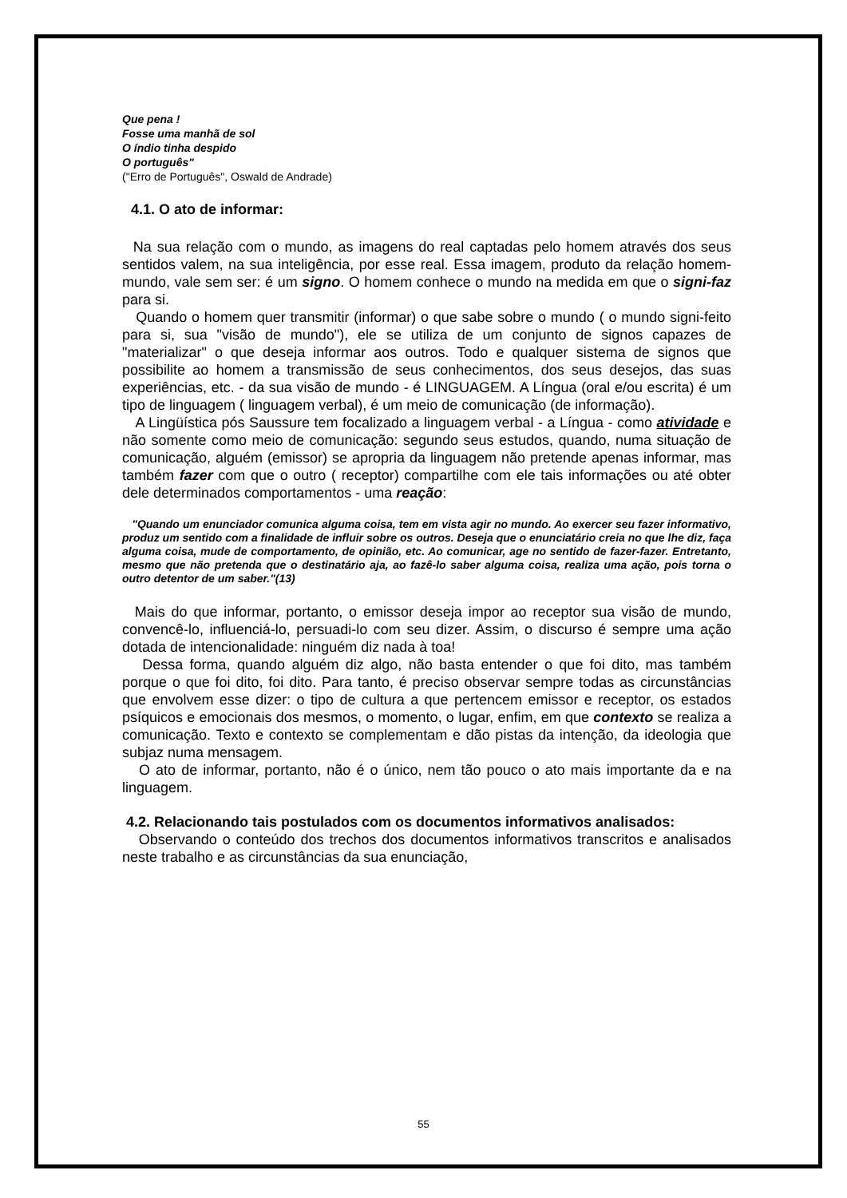Que pena !
Fosse uma manhã de sol
O índio tinha despido
O português"
("Erro de Português", Oswald de Andrade)
4.1. O ato de informar:
Na sua relação com o mundo, as imagens do real captadas pelo homem através dos seus sentidos valem, na sua inteligência, por esse real. Essa imagem, produto da relação homem-mundo, vale sem ser: é um signo. O homem conhece o mundo na medida em que o signi-faz para si.
Quando o homem quer transmitir (informar) o que sabe sobre o mundo ( o mundo signi-feito para si, sua "visão de mundo"), ele se utiliza de um conjunto de signos capazes de "materializar" o que deseja informar aos outros. Todo e qualquer sistema de signos que possibilite ao homem a transmissão de seus conhecimentos, dos seus desejos, das suas experiências, etc. - da sua visão de mundo - é LINGUAGEM. A Língua (oral e/ou escrita) é um tipo de linguagem ( linguagem verbal), é um meio de comunicação (de informação).
A Lingüística pós Saussure tem focalizado a linguagem verbal - a Língua - como atividade e não somente como meio de comunicação: segundo seus estudos, quando, numa situação de comunicação, alguém (emissor) se apropria da linguagem não pretende apenas informar, mas também fazer com que o outro ( receptor) compartilhe com ele tais informações ou até obter dele determinados comportamentos - uma reação:
"Quando um enunciador comunica alguma coisa, tem em vista agir no mundo. Ao exercer seu fazer informativo, produz um sentido com a finalidade de influir sobre os outros. Deseja que o enunciatário creia no que lhe diz, faça alguma coisa, mude de comportamento, de opinião, etc. Ao comunicar, age no sentido de fazer-fazer. Entretanto, mesmo que não pretenda que o destinatário aja, ao fazê-lo saber alguma coisa, realiza uma ação, pois torna o outro detentor de um saber."(13)
Mais do que informar, portanto, o emissor deseja impor ao receptor sua visão de mundo, convencê-lo, influenciá-lo, persuadi-lo com seu dizer. Assim, o discurso é sempre uma ação dotada de intencionalidade: ninguém diz nada à toa!
Dessa forma, quando alguém diz algo, não basta entender o que foi dito, mas também porque o que foi dito, foi dito. Para tanto, é preciso observar sempre todas as circunstâncias que envolvem esse dizer: o tipo de cultura a que pertencem emissor e receptor, os estados psíquicos e emocionais dos mesmos, o momento, o lugar, enfim, em que contexto se realiza a comunicação. Texto e contexto se complementam e dão pistas da intenção, da ideologia que subjaz numa mensagem.
O ato de informar, portanto, não é o único, nem tão pouco o ato mais importante da e na linguagem.
4.2. Relacionando tais postulados com os documentos informativos analisados:
Observando o conteúdo dos trechos dos documentos informativos transcritos e analisados neste trabalho e as circunstâncias da sua enunciação,
55